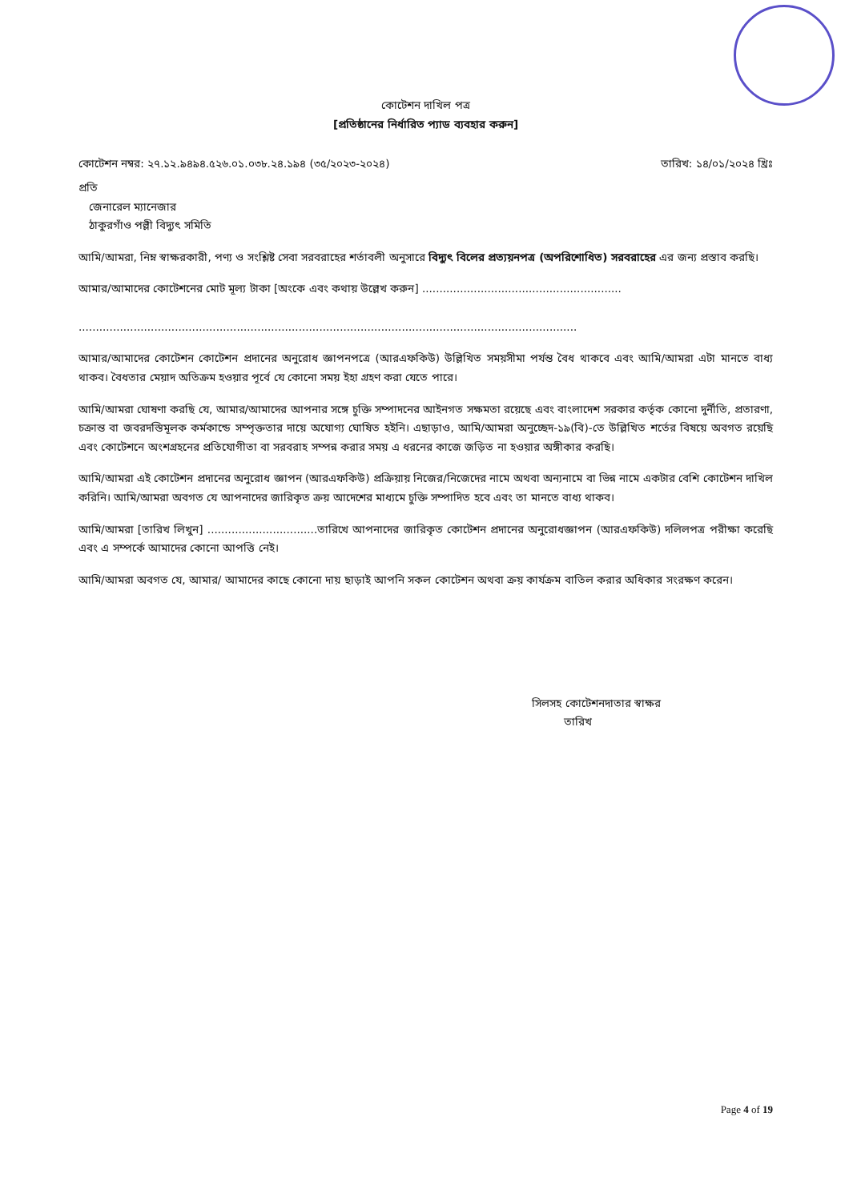কোটেশন দাখিল পত্র
[প্রতিষ্ঠানের নির্ধারিত প্যাড ব্যবহার করুন]
কোটেশন নম্বর: ২৭.১২.৯৪৯৪.৫২৬.০১.০৩৮.২৪.১৯৪ (৩৫/২০২৩-২০২৪) তারিখ: ১৪/০১/২০২৪ খ্রিঃ
প্রতি
জেনারেল ম্যানেজার
ঠাকুরগাঁও পল্লী বিদ্যুৎ সমিতি
আমি/আমরা, নিম্ন স্বাক্ষরকারী, পণ্য ও সংশ্লিষ্ট সেবা সরবরাহের শর্তাবলী অনুসারে বিদ্যুৎ বিলের প্রত্যয়নপত্র (অপরিশোধিত) সরবরাহের এর জন্য প্রস্তাব করছি।
আমার/আমাদের কোটেশনের মোট মূল্য টাকা [অংকে এবং কথায় উল্লেখ করুন] ..........................................................
.................................................................................................................................................
আমার/আমাদের কোটেশন কোটেশন প্রদানের অনুরোধ জ্ঞাপনপত্রে (আরএফকিউ) উল্লিখিত সময়সীমা পর্যন্ত বৈধ থাকবে এবং আমি/আমরা এটা মানতে বাধ্য থাকব। বৈধতার মেয়াদ অতিক্রম হওয়ার পূর্বে যে কোনো সময় ইহা গ্রহণ করা যেতে পারে।
আমি/আমরা ঘোষণা করছি যে, আমার/আমাদের আপনার সঙ্গে চুক্তি সম্পাদনের আইনগত সক্ষমতা রয়েছে এবং বাংলাদেশ সরকার কর্তৃক কোনো দুর্নীতি, প্রতারণা, চক্রান্ত বা জবরদস্তিমূলক কর্মকান্ডে সম্পৃক্ততার দায়ে অযোগ্য ঘোষিত হইনি। এছাড়াও, আমি/আমরা অনুচ্ছেদ-১৯(বি)-তে উল্লিখিত শর্তের বিষয়ে অবগত রয়েছি এবং কোটেশনে অংশগ্রহনের প্রতিযোগীতা বা সরবরাহ সম্পন্ন করার সময় এ ধরনের কাজে জড়িত না হওয়ার অঙ্গীকার করছি।
আমি/আমরা এই কোটেশন প্রদানের অনুরোধ জ্ঞাপন (আরএফকিউ) প্রক্রিয়ায় নিজের/নিজেদের নামে অথবা অন্যনামে বা ভিন্ন নামে একটার বেশি কোটেশন দাখিল করিনি। আমি/আমরা অবগত যে আপনাদের জারিকৃত ক্রয় আদেশের মাধ্যমে চুক্তি সম্পাদিত হবে এবং তা মানতে বাধ্য থাকব।
আমি/আমরা [তারিখ লিখুন] ................................তারিখে আপনাদের জারিকৃত কোটেশন প্রদানের অনুরোধজ্ঞাপন (আরএফকিউ) দলিলপত্র পরীক্ষা করেছি এবং এ সম্পর্কে আমাদের কোনো আপত্তি নেই।
আমি/আমরা অবগত যে, আমার/ আমাদের কাছে কোনো দায় ছাড়াই আপনি সকল কোটেশন অথবা ক্রয় কার্যক্রম বাতিল করার অধিকার সংরক্ষণ করেন।
সিলসহ কোটেশনদাতার স্বাক্ষর
তারিখ
Page 4 of 19